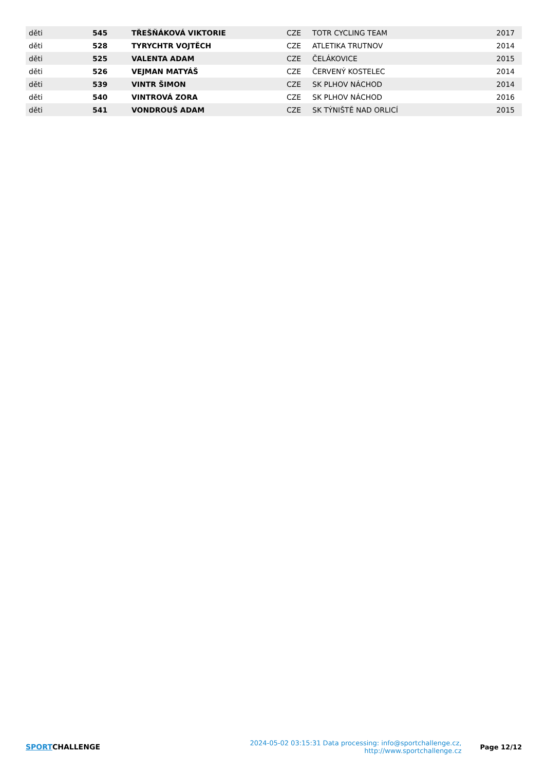| děti | 545 | TŘEŠŇÁKOVÁ VIKTORIE | CZE | TOTR CYCLING TEAM | 2017 |
| děti | 528 | TYRYCHTR VOJTĚCH | CZE | ATLETIKA TRUTNOV | 2014 |
| děti | 525 | VALENTA ADAM | CZE | ČELÁKOVICE | 2015 |
| děti | 526 | VEJMAN MATYÁŠ | CZE | ČERVENÝ KOSTELEC | 2014 |
| děti | 539 | VINTR ŠIMON | CZE | SK PLHOV NÁCHOD | 2014 |
| děti | 540 | VINTROVÁ ZORA | CZE | SK PLHOV NÁCHOD | 2016 |
| děti | 541 | VONDROUŠ ADAM | CZE | SK TÝNIŠTĚ NAD ORLICÍ | 2015 |
SPORTCHALLENGE
2024-05-02 03:15:31 Data processing: info@sportchallenge.cz, http://www.sportchallenge.cz
Page 12/12